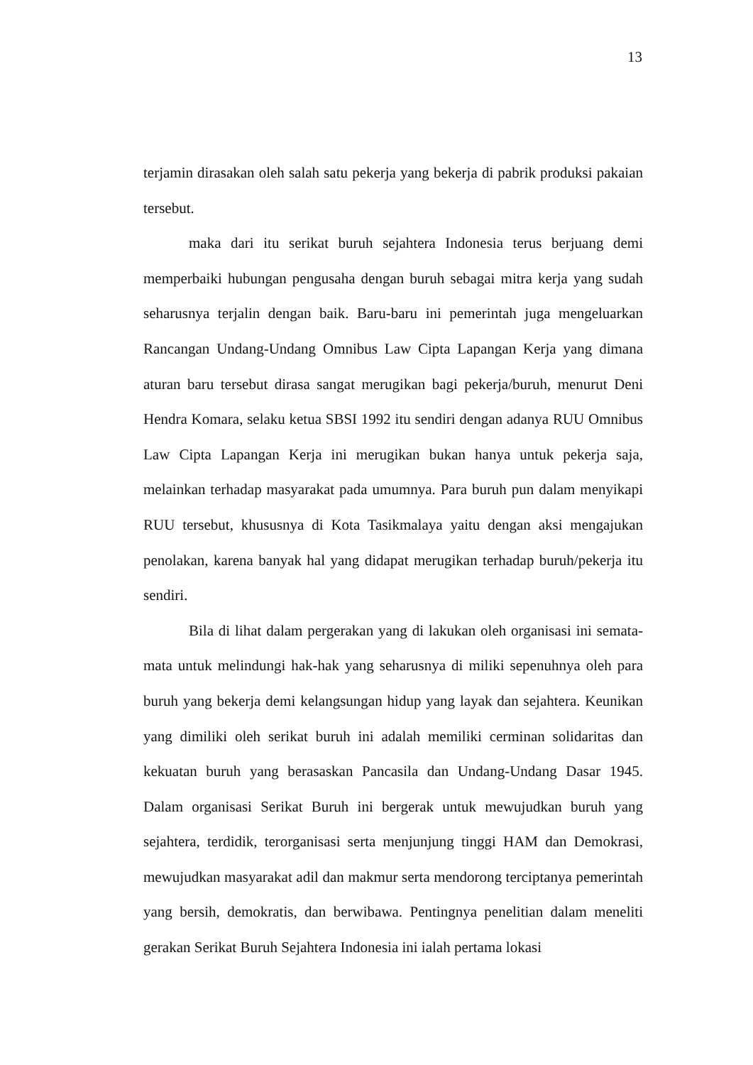13
terjamin dirasakan oleh salah satu pekerja yang bekerja di pabrik produksi pakaian tersebut.
maka dari itu serikat buruh sejahtera Indonesia terus berjuang demi memperbaiki hubungan pengusaha dengan buruh sebagai mitra kerja yang sudah seharusnya terjalin dengan baik. Baru-baru ini pemerintah juga mengeluarkan Rancangan Undang-Undang Omnibus Law Cipta Lapangan Kerja yang dimana aturan baru tersebut dirasa sangat merugikan bagi pekerja/buruh, menurut Deni Hendra Komara, selaku ketua SBSI 1992 itu sendiri dengan adanya RUU Omnibus Law Cipta Lapangan Kerja ini merugikan bukan hanya untuk pekerja saja, melainkan terhadap masyarakat pada umumnya. Para buruh pun dalam menyikapi RUU tersebut, khususnya di Kota Tasikmalaya yaitu dengan aksi mengajukan penolakan, karena banyak hal yang didapat merugikan terhadap buruh/pekerja itu sendiri.
Bila di lihat dalam pergerakan yang di lakukan oleh organisasi ini semata-mata untuk melindungi hak-hak yang seharusnya di miliki sepenuhnya oleh para buruh yang bekerja demi kelangsungan hidup yang layak dan sejahtera. Keunikan yang dimiliki oleh serikat buruh ini adalah memiliki cerminan solidaritas dan kekuatan buruh yang berasaskan Pancasila dan Undang-Undang Dasar 1945. Dalam organisasi Serikat Buruh ini bergerak untuk mewujudkan buruh yang sejahtera, terdidik, terorganisasi serta menjunjung tinggi HAM dan Demokrasi, mewujudkan masyarakat adil dan makmur serta mendorong terciptanya pemerintah yang bersih, demokratis, dan berwibawa. Pentingnya penelitian dalam meneliti gerakan Serikat Buruh Sejahtera Indonesia ini ialah pertama lokasi